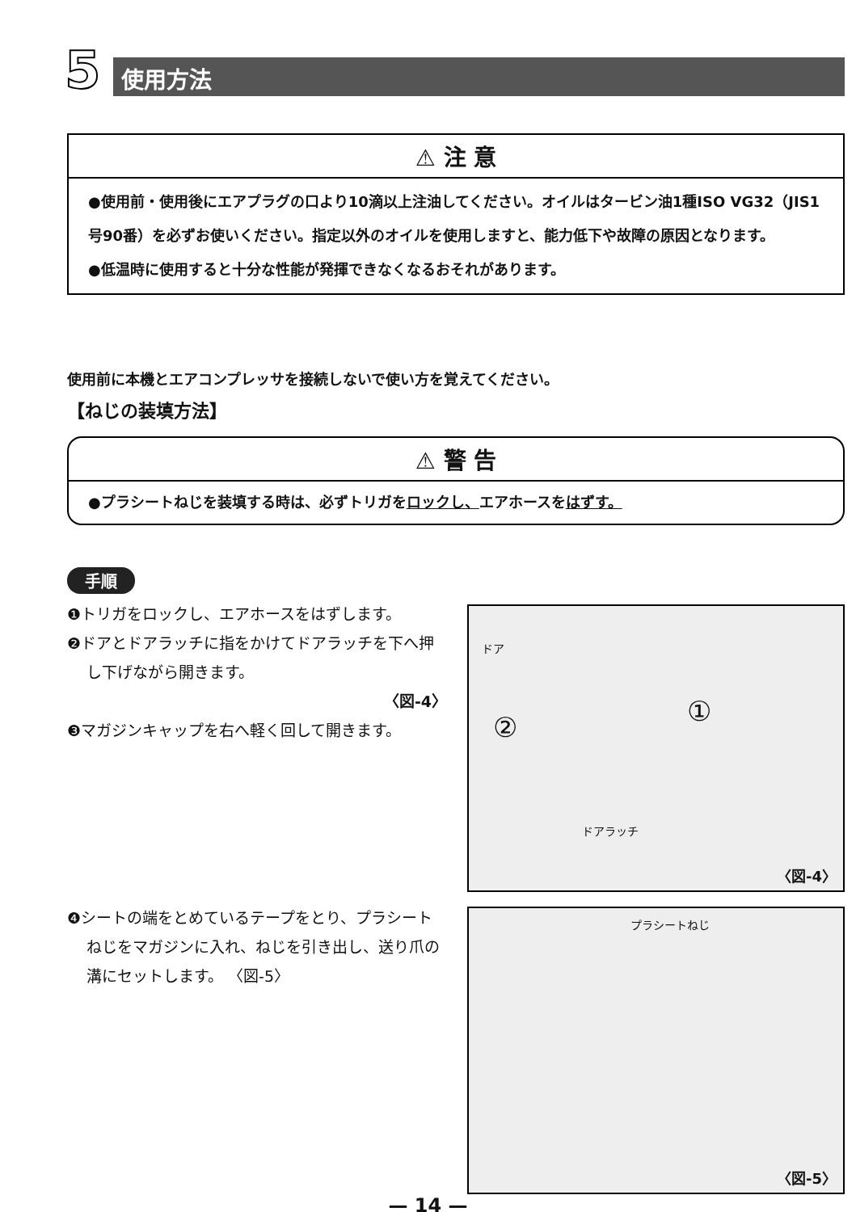5
使用方法
⚠ 注 意
●使用前・使用後にエアプラグの口より10滴以上注油してください。オイルはタービン油1種ISO VG32（JIS1号90番）を必ずお使いください。指定以外のオイルを使用しますと、能力低下や故障の原因となります。
●低温時に使用すると十分な性能が発揮できなくなるおそれがあります。
使用前に本機とエアコンプレッサを接続しないで使い方を覚えてください。
【ねじの装填方法】
⚠ 警 告
●プラシートねじを装填する時は、必ずトリガをロックし、エアホースをはずす。
手順
❶トリガをロックし、エアホースをはずします。
❷ドアとドアラッチに指をかけてドアラッチを下へ押し下げながら開きます。
〈図-4〉
❸マガジンキャップを右へ軽く回して開きます。
❹シートの端をとめているテープをとり、プラシートねじをマガジンに入れ、ねじを引き出し、送り爪の溝にセットします。 〈図-5〉
ドア
① ②
ドアラッチ
〈図-4〉
プラシートねじ
〈図-5〉
— 14 —